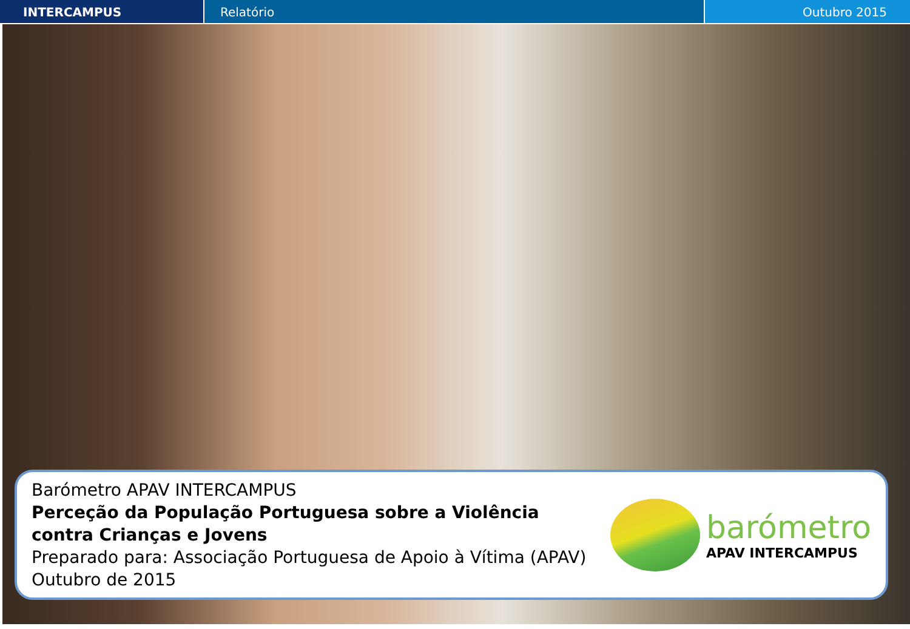INTERCAMPUS Relatório Outubro 2015
Barómetro APAV INTERCAMPUS
Perceção da População Portuguesa sobre a Violência
contra Crianças e Jovens
Preparado para: Associação Portuguesa de Apoio à Vítima (APAV)
Outubro de 2015
barómetro
APAV INTERCAMPUS